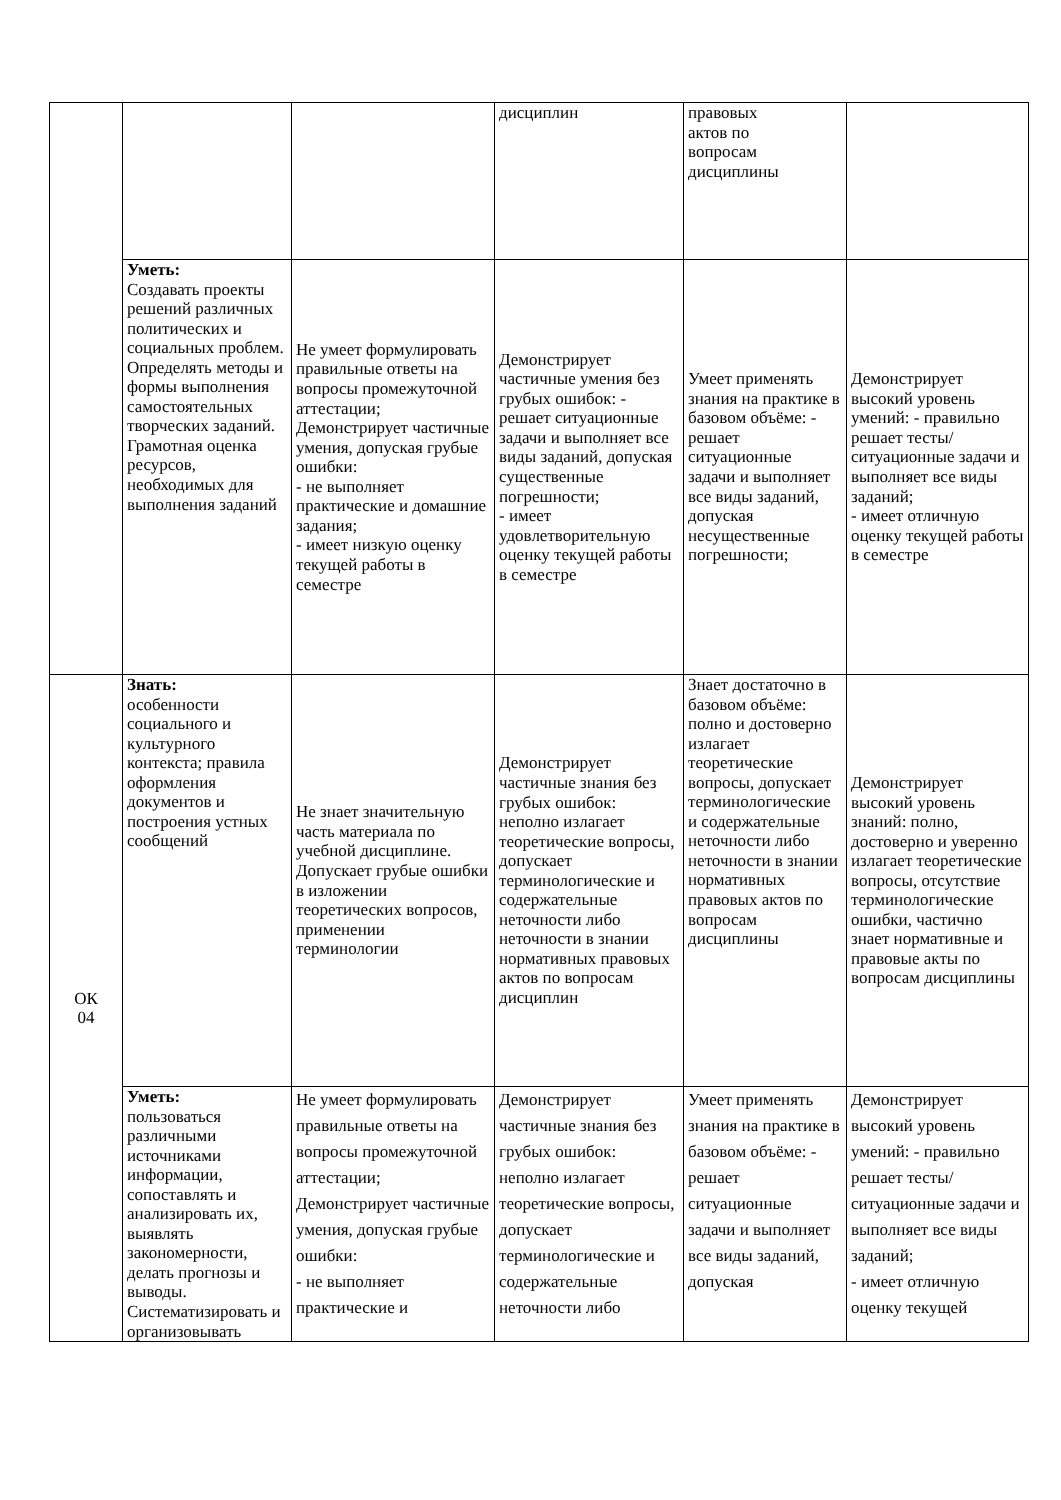| | | | дисциплин | правовых актов по вопросам дисциплины | |
| | Уметь: Создавать проекты решений различных политических и социальных проблем. Определять методы и формы выполнения самостоятельных творческих заданий. Грамотная оценка ресурсов, необходимых для выполнения заданий | Не умеет формулировать правильные ответы на вопросы промежуточной аттестации; Демонстрирует частичные умения, допуская грубые ошибки: - не выполняет практические и домашние задания; - имеет низкую оценку текущей работы в семестре | Демонстрирует частичные умения без грубых ошибок: - решает ситуационные задачи и выполняет все виды заданий, допуская существенные погрешности; - имеет удовлетворительную оценку текущей работы в семестре | Умеет применять знания на практике в базовом объёме: - решает ситуационные задачи и выполняет все виды заданий, допуская несущественные погрешности; | Демонстрирует высокий уровень умений: - правильно решает тесты/ситуационные задачи и выполняет все виды заданий; - имеет отличную оценку текущей работы в семестре |
| ОК 04 | Знать: особенности социального и культурного контекста; правила оформления документов и построения устных сообщений | Не знает значительную часть материала по учебной дисциплине. Допускает грубые ошибки в изложении теоретических вопросов, применении терминологии | Демонстрирует частичные знания без грубых ошибок: неполно излагает теоретические вопросы, допускает терминологические и содержательные неточности либо неточности в знании нормативных правовых актов по вопросам дисциплин | Знает достаточно в базовом объёме: полно и достоверно излагает теоретические вопросы, допускает терминологические и содержательные неточности либо неточности в знании нормативных правовых актов по вопросам дисциплины | Демонстрирует высокий уровень знаний: полно, достоверно и уверенно излагает теоретические вопросы, отсутствие терминологические ошибки, частично знает нормативные и правовые акты по вопросам дисциплины |
| | Уметь: пользоваться различными источниками информации, сопоставлять и анализировать их, выявлять закономерности, делать прогнозы и выводы. Систематизировать и организовывать | Не умеет формулировать правильные ответы на вопросы промежуточной аттестации; Демонстрирует частичные умения, допуская грубые ошибки: - не выполняет практические и | Демонстрирует частичные знания без грубых ошибок: неполно излагает теоретические вопросы, допускает терминологические и содержательные неточности либо | Умеет применять знания на практике в базовом объёме: - решает ситуационные задачи и выполняет все виды заданий, допуская | Демонстрирует высокий уровень умений: - правильно решает тесты/ситуационные задачи и выполняет все виды заданий; - имеет отличную оценку текущей |